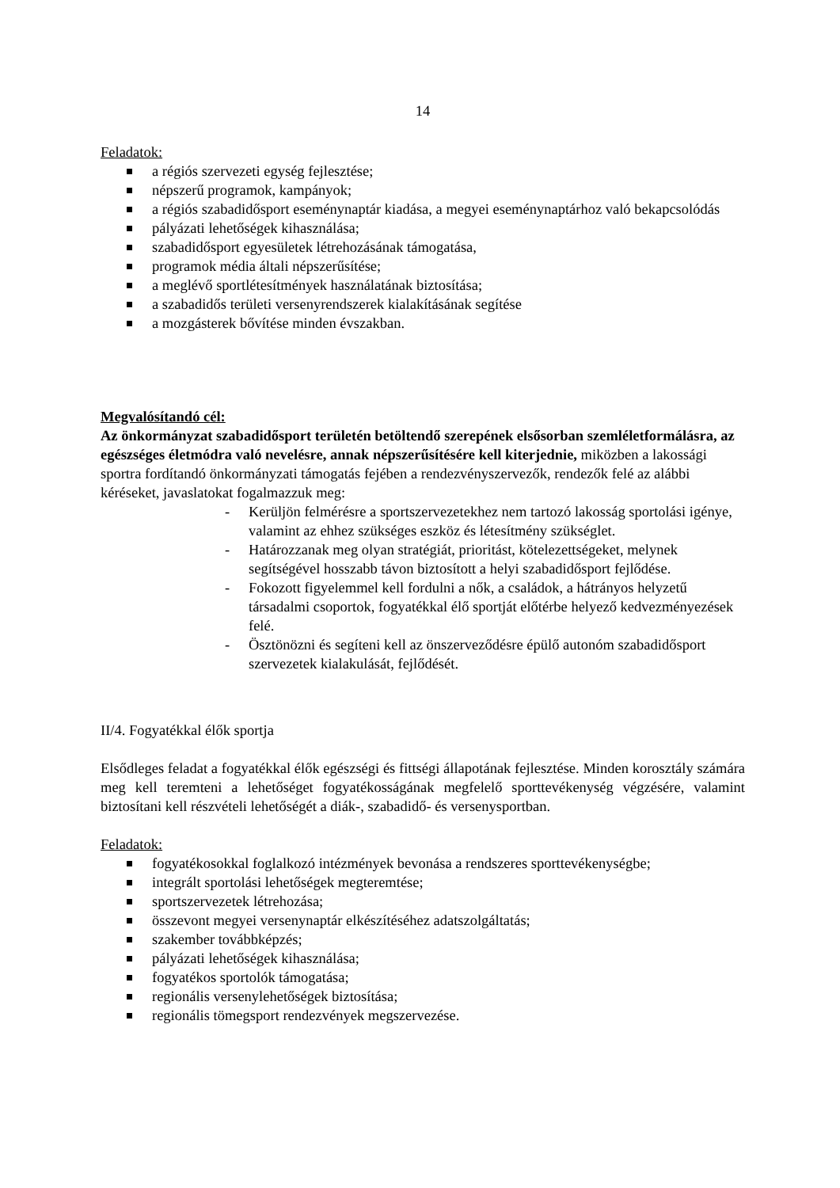14
Feladatok:
a régiós szervezeti egység fejlesztése;
népszerű programok, kampányok;
a régiós szabadidősport eseménynaptár kiadása, a megyei eseménynaptárhoz való bekapcsolódás
pályázati lehetőségek kihasználása;
szabadidősport egyesületek létrehozásának támogatása,
programok média általi népszerűsítése;
a meglévő sportlétesítmények használatának biztosítása;
a szabadidős területi versenyrendszerek kialakításának segítése
a mozgásterek bővítése minden évszakban.
Megvalósítandó cél:
Az önkormányzat szabadidősport területén betöltendő szerepének elsősorban szemléletformálásra, az egészséges életmódra való nevelésre, annak népszerűsítésére kell kiterjednie, miközben a lakossági sportra fordítandó önkormányzati támogatás fejében a rendezvényszervezők, rendezők felé az alábbi kéréseket, javaslatokat fogalmazzuk meg:
- Kerüljön felmérésre a sportszervezetekhez nem tartozó lakosság sportolási igénye, valamint az ehhez szükséges eszköz és létesítmény szükséglet.
- Határozzanak meg olyan stratégiát, prioritást, kötelezettségeket, melynek segítségével hosszabb távon biztosított a helyi szabadidősport fejlődése.
- Fokozott figyelemmel kell fordulni a nők, a családok, a hátrányos helyzetű társadalmi csoportok, fogyatékkal élő sportját előtérbe helyező kedvezményezések felé.
- Ösztönözni és segíteni kell az önszerveződésre épülő autonóm szabadidősport szervezetek kialakulását, fejlődését.
II/4. Fogyatékkal élők sportja
Elsődleges feladat a fogyatékkal élők egészségi és fittségi állapotának fejlesztése. Minden korosztály számára meg kell teremteni a lehetőséget fogyatékosságának megfelelő sporttevékenység végzésére, valamint biztosítani kell részvételi lehetőségét a diák-, szabadidő- és versenysportban.
Feladatok:
fogyatékosokkal foglalkozó intézmények bevonása a rendszeres sporttevékenységbe;
integrált sportolási lehetőségek megteremtése;
sportszervezetek létrehozása;
összevont megyei versenynaptár elkészítéséhez adatszolgáltatás;
szakember továbbképzés;
pályázati lehetőségek kihasználása;
fogyatékos sportolók támogatása;
regionális versenylehetőségek biztosítása;
regionális tömegsport rendezvények megszervezése.